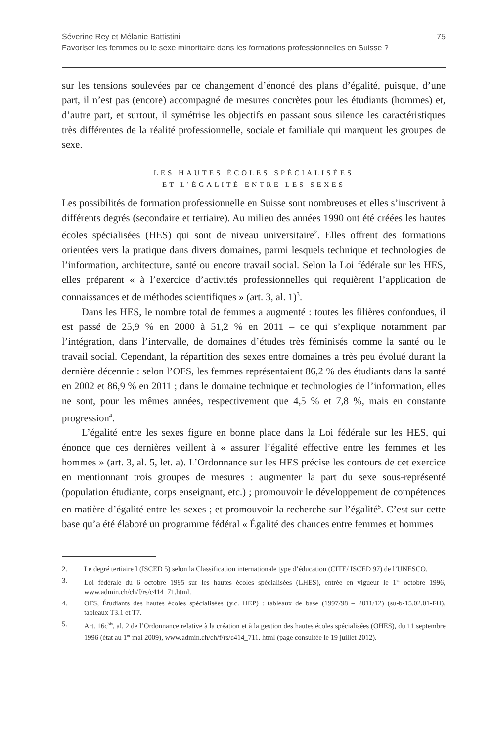Séverine Rey et Mélanie Battistini 75
Favoriser les femmes ou le sexe minoritaire dans les formations professionnelles en Suisse ?
sur les tensions soulevées par ce changement d’énoncé des plans d’égalité, puisque, d’une part, il n’est pas (encore) accompagné de mesures concrètes pour les étudiants (hommes) et, d’autre part, et surtout, il symétrise les objectifs en passant sous silence les caractéristiques très différentes de la réalité professionnelle, sociale et familiale qui marquent les groupes de sexe.
LES HAUTES ÉCOLES SPÉCIALISÉES
ET L’ÉGALITÉ ENTRE LES SEXES
Les possibilités de formation professionnelle en Suisse sont nombreuses et elles s’inscrivent à différents degrés (secondaire et tertiaire). Au milieu des années 1990 ont été créées les hautes écoles spécialisées (HES) qui sont de niveau universitaire<sup>2</sup>. Elles offrent des formations orientées vers la pratique dans divers domaines, parmi lesquels technique et technologies de l’information, architecture, santé ou encore travail social. Selon la Loi fédérale sur les HES, elles préparent « à l’exercice d’activités professionnelles qui requièrent l’application de connaissances et de méthodes scientifiques » (art. 3, al. 1)<sup>3</sup>.
Dans les HES, le nombre total de femmes a augmenté : toutes les filières confondues, il est passé de 25,9 % en 2000 à 51,2 % en 2011 – ce qui s’explique notamment par l’intégration, dans l’intervalle, de domaines d’études très féminisés comme la santé ou le travail social. Cependant, la répartition des sexes entre domaines a très peu évolué durant la dernière décennie : selon l’OFS, les femmes représentaient 86,2 % des étudiants dans la santé en 2002 et 86,9 % en 2011 ; dans le domaine technique et technologies de l’information, elles ne sont, pour les mêmes années, respectivement que 4,5 % et 7,8 %, mais en constante progression<sup>4</sup>.
L’égalité entre les sexes figure en bonne place dans la Loi fédérale sur les HES, qui énonce que ces dernières veillent à « assurer l’égalité effective entre les femmes et les hommes » (art. 3, al. 5, let. a). L’Ordonnance sur les HES précise les contours de cet exercice en mentionnant trois groupes de mesures : augmenter la part du sexe sous-représenté (population étudiante, corps enseignant, etc.) ; promouvoir le développement de compétences en matière d’égalité entre les sexes ; et promouvoir la recherche sur l’égalité<sup>5</sup>. C’est sur cette base qu’a été élaboré un programme fédéral « Égalité des chances entre femmes et hommes
2. Le degré tertiaire I (ISCED 5) selon la Classification internationale type d’éducation (CITE/ ISCED 97) de l’UNESCO.
3. Loi fédérale du 6 octobre 1995 sur les hautes écoles spécialisées (LHES), entrée en vigueur le 1<sup>er</sup> octobre 1996, www.admin.ch/ch/f/rs/c414_71.html.
4. OFS, Étudiants des hautes écoles spécialisées (y.c. HEP) : tableaux de base (1997/98 – 2011/12) (su-b-15.02.01-FH), tableaux T3.1 et T7.
5. Art. 16c<sup>bis</sup>, al. 2 de l’Ordonnance relative à la création et à la gestion des hautes écoles spécialisées (OHES), du 11 septembre 1996 (état au 1<sup>er</sup> mai 2009), www.admin.ch/ch/f/rs/c414_711. html (page consultée le 19 juillet 2012).